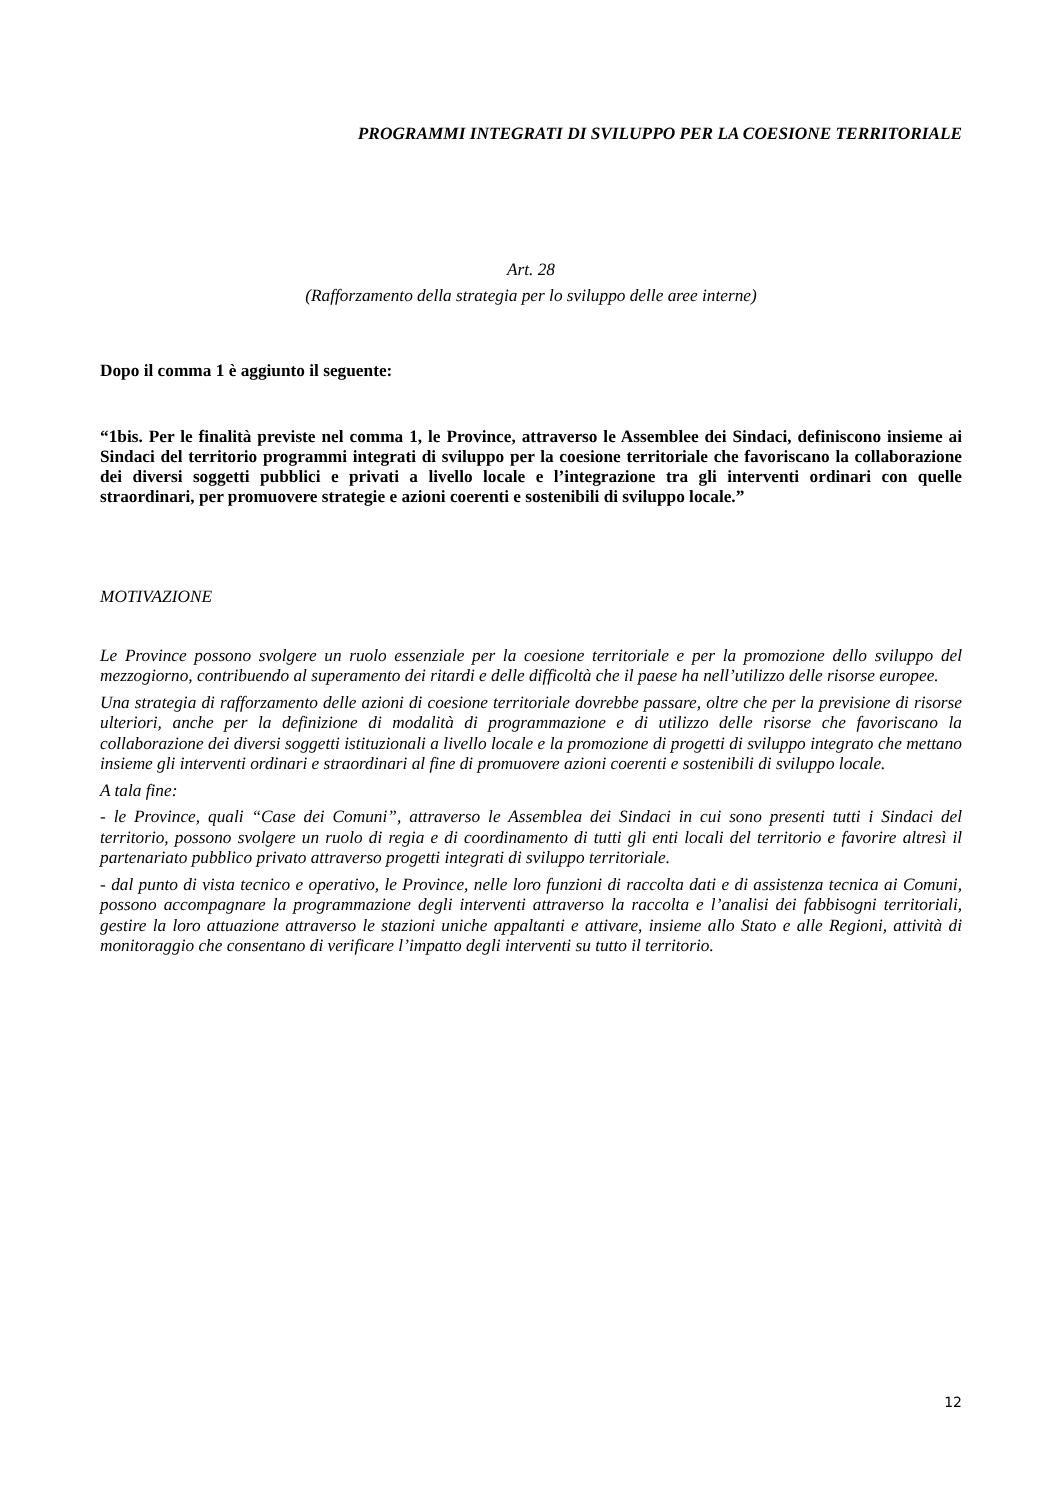PROGRAMMI INTEGRATI DI SVILUPPO PER LA COESIONE TERRITORIALE
Art. 28
(Rafforzamento della strategia per lo sviluppo delle aree interne)
Dopo il comma 1 è aggiunto il seguente:
“1bis. Per le finalità previste nel comma 1, le Province, attraverso le Assemblee dei Sindaci, definiscono insieme ai Sindaci del territorio programmi integrati di sviluppo per la coesione territoriale che favoriscano la collaborazione dei diversi soggetti pubblici e privati a livello locale e l’integrazione tra gli interventi ordinari con quelle straordinari, per promuovere strategie e azioni coerenti e sostenibili di sviluppo locale.”
MOTIVAZIONE
Le Province possono svolgere un ruolo essenziale per la coesione territoriale e per la promozione dello sviluppo del mezzogiorno, contribuendo al superamento dei ritardi e delle difficoltà che il paese ha nell’utilizzo delle risorse europee.
Una strategia di rafforzamento delle azioni di coesione territoriale dovrebbe passare, oltre che per la previsione di risorse ulteriori, anche per la definizione di modalità di programmazione e di utilizzo delle risorse che favoriscano la collaborazione dei diversi soggetti istituzionali a livello locale e la promozione di progetti di sviluppo integrato che mettano insieme gli interventi ordinari e straordinari al fine di promuovere azioni coerenti e sostenibili di sviluppo locale.
A tala fine:
- le Province, quali “Case dei Comuni”, attraverso le Assemblea dei Sindaci in cui sono presenti tutti i Sindaci del territorio, possono svolgere un ruolo di regia e di coordinamento di tutti gli enti locali del territorio e favorire altresì il partenariato pubblico privato attraverso progetti integrati di sviluppo territoriale.
- dal punto di vista tecnico e operativo, le Province, nelle loro funzioni di raccolta dati e di assistenza tecnica ai Comuni, possono accompagnare la programmazione degli interventi attraverso la raccolta e l’analisi dei fabbisogni territoriali, gestire la loro attuazione attraverso le stazioni uniche appaltanti e attivare, insieme allo Stato e alle Regioni, attività di monitoraggio che consentano di verificare l’impatto degli interventi su tutto il territorio.
12